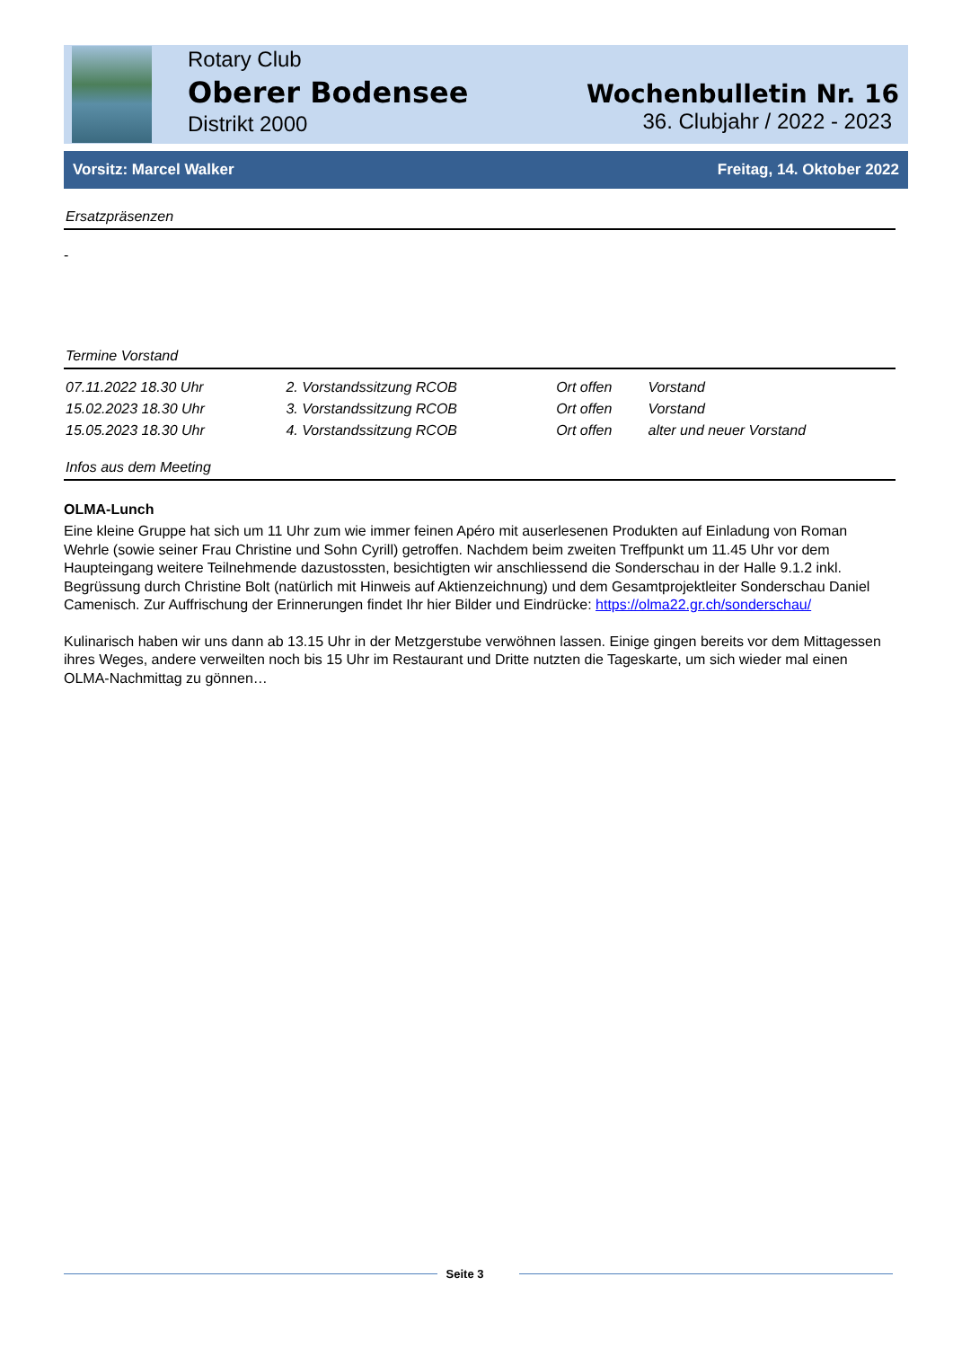Rotary Club
Oberer Bodensee
Distrikt 2000
Wochenbulletin Nr. 16
36. Clubjahr / 2022 - 2023
Vorsitz: Marcel Walker Freitag, 14. Oktober 2022
Ersatzpräsenzen
-
Termine Vorstand
| 07.11.2022 18.30 Uhr | 2. Vorstandssitzung RCOB | Ort offen | Vorstand |
| 15.02.2023 18.30 Uhr | 3. Vorstandssitzung RCOB | Ort offen | Vorstand |
| 15.05.2023 18.30 Uhr | 4. Vorstandssitzung RCOB | Ort offen | alter und neuer Vorstand |
Infos aus dem Meeting
OLMA-Lunch
Eine kleine Gruppe hat sich um 11 Uhr zum wie immer feinen Apéro mit auserlesenen Produkten auf Einladung von Roman Wehrle (sowie seiner Frau Christine und Sohn Cyrill) getroffen. Nachdem beim zweiten Treffpunkt um 11.45 Uhr vor dem Haupteingang weitere Teilnehmende dazustossten, besichtigten wir anschliessend die Sonderschau in der Halle 9.1.2 inkl. Begrüssung durch Christine Bolt (natürlich mit Hinweis auf Aktienzeichnung) und dem Gesamtprojektleiter Sonderschau Daniel Camenisch. Zur Auffrischung der Erinnerungen findet Ihr hier Bilder und Eindrücke: https://olma22.gr.ch/sonderschau/
Kulinarisch haben wir uns dann ab 13.15 Uhr in der Metzgerstube verwöhnen lassen. Einige gingen bereits vor dem Mittagessen ihres Weges, andere verweilten noch bis 15 Uhr im Restaurant und Dritte nutzten die Tageskarte, um sich wieder mal einen OLMA-Nachmittag zu gönnen…
Seite 3